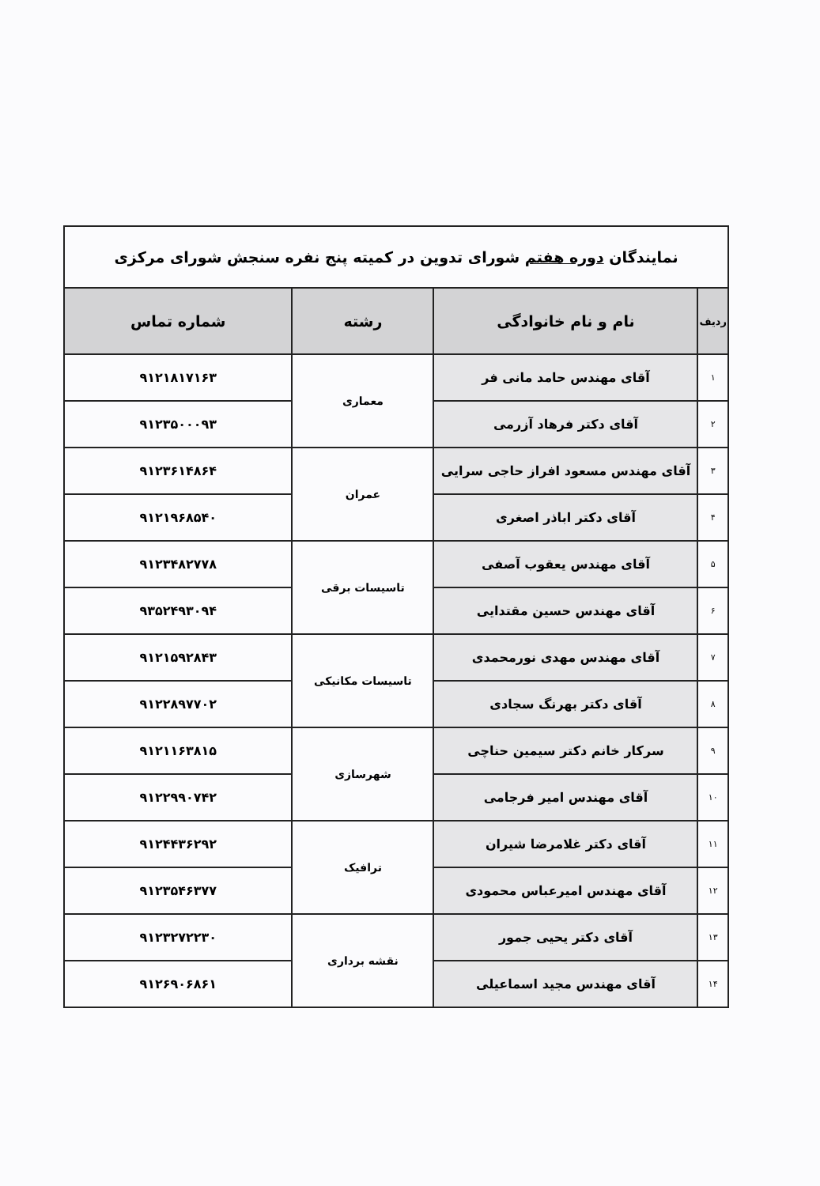| نمایندگان دوره هفتم شورای تدوین در کمیته پنج نفره سنجش شورای مرکزی | | | |
| ردیف | نام و نام خانوادگی | رشته | شماره تماس |
| ۱ | آقای مهندس حامد مانی فر | معماری | ۹۱۲۱۸۱۷۱۶۳ |
| ۲ | آقای دکتر فرهاد آزرمی | | ۹۱۲۳۵۰۰۰۹۳ |
| ۳ | آقای مهندس مسعود افراز حاجی سرایی | عمران | ۹۱۲۳۶۱۴۸۶۴ |
| ۴ | آقای دکتر اباذر اصغری | | ۹۱۲۱۹۶۸۵۴۰ |
| ۵ | آقای مهندس یعقوب آصفی | تاسیسات برقی | ۹۱۲۳۴۸۲۷۷۸ |
| ۶ | آقای مهندس حسین مقتدایی | | ۹۳۵۲۴۹۳۰۹۴ |
| ۷ | آقای مهندس مهدی نورمحمدی | تاسیسات مکانیکی | ۹۱۲۱۵۹۲۸۴۳ |
| ۸ | آقای دکتر بهرنگ سجادی | | ۹۱۲۲۸۹۷۷۰۲ |
| ۹ | سرکار خانم دکتر سیمین حناچی | شهرسازی | ۹۱۲۱۱۶۳۸۱۵ |
| ۱۰ | آقای مهندس امیر فرجامی | | ۹۱۲۲۹۹۰۷۴۲ |
| ۱۱ | آقای دکتر غلامرضا شیران | ترافیک | ۹۱۲۴۴۳۶۲۹۲ |
| ۱۲ | آقای مهندس امیرعباس محمودی | | ۹۱۲۳۵۴۶۳۷۷ |
| ۱۳ | آقای دکتر یحیی جمور | نقشه برداری | ۹۱۲۳۲۷۲۲۳۰ |
| ۱۴ | آقای مهندس مجید اسماعیلی | | ۹۱۲۶۹۰۶۸۶۱ |